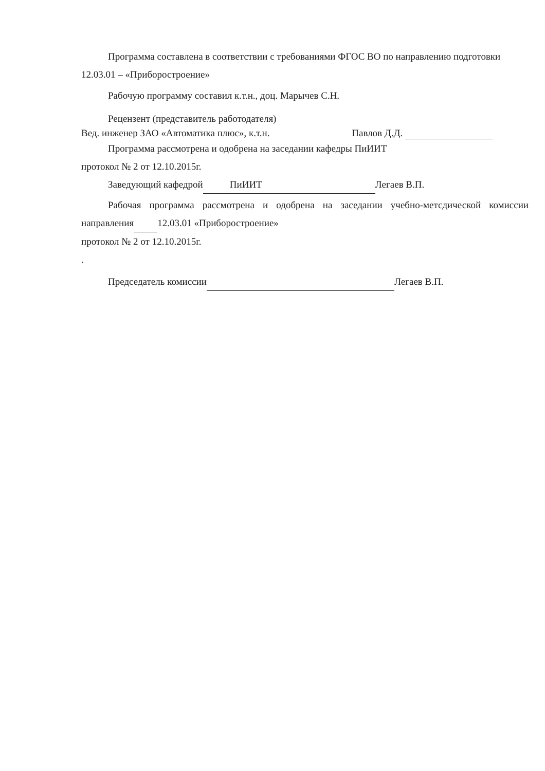Программа составлена в соответствии с требованиями ФГОС ВО по направлению подготовки 12.03.01 – «Приборостроение»
Рабочую программу составил к.т.н., доц. Марычев С.Н.
Рецензент (представитель работодателя)
Вед. инженер ЗАО «Автоматика плюс», к.т.н. Павлов Д.Д.
Программа рассмотрена и одобрена на заседании кафедры ПиИИТ
протокол № 2 от 12.10.2015г.
Заведующий кафедрой ПиИИТ Легаев В.П.
Рабочая программа рассмотрена и одобрена на заседании учебно-метсдической комиссии направления 12.03.01 «Приборостроение»
протокол № 2 от 12.10.2015г.
.
Председатель комиссии Легаев В.П.